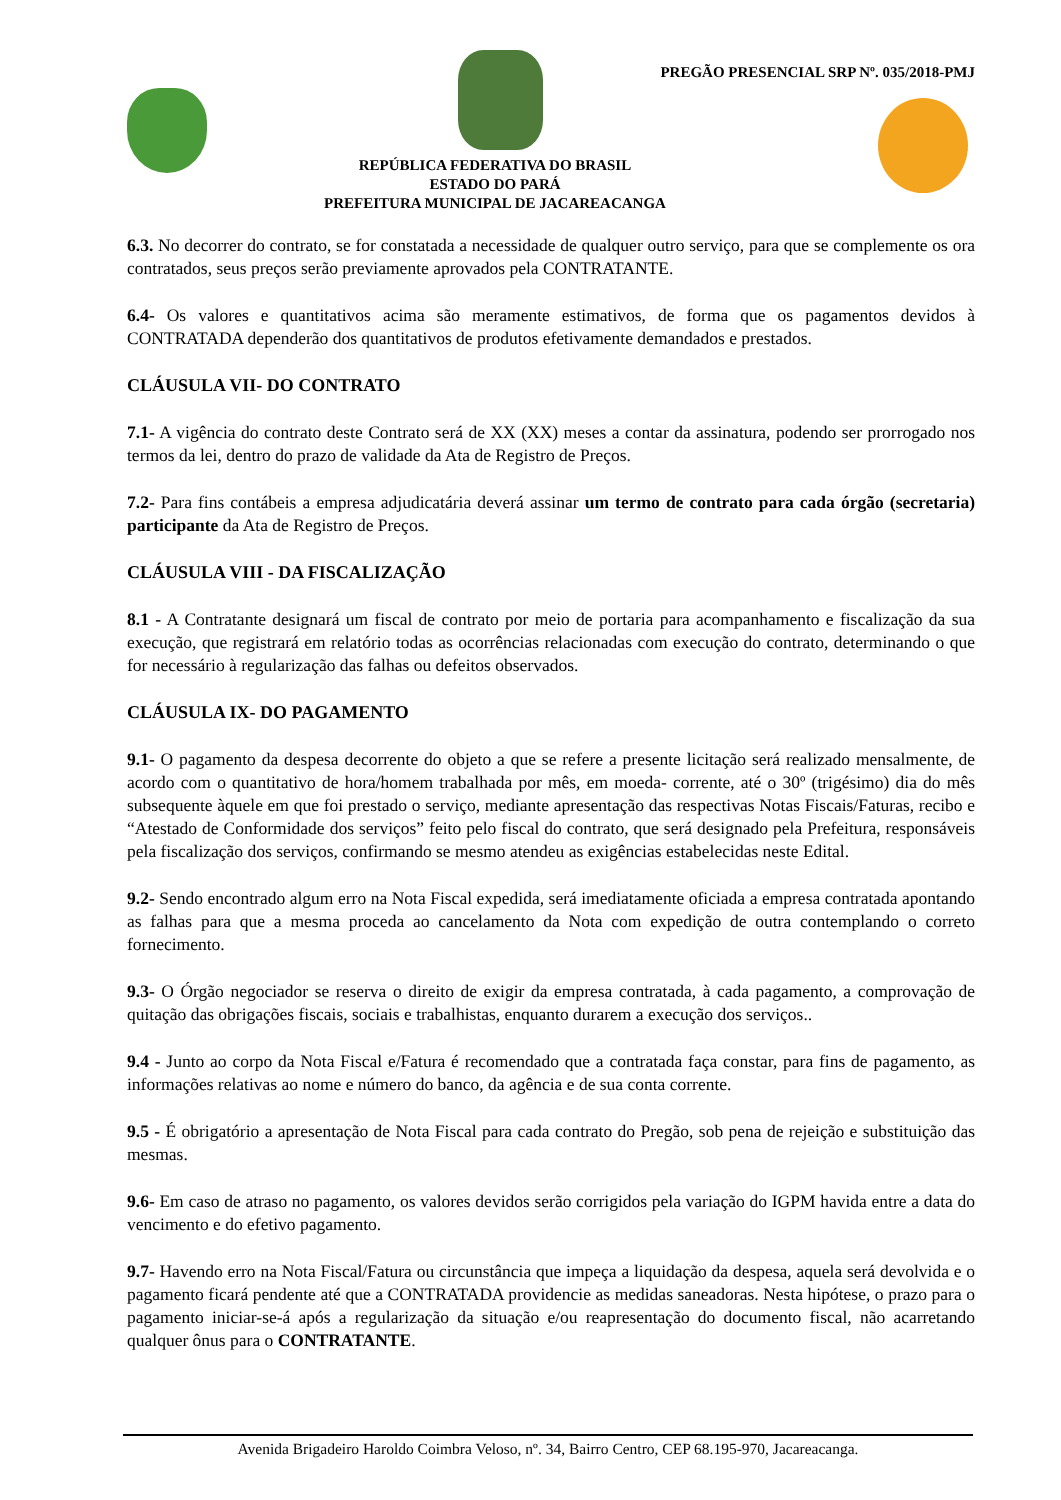PREGÃO PRESENCIAL SRP Nº. 035/2018-PMJ
REPÚBLICA FEDERATIVA DO BRASIL
ESTADO DO PARÁ
PREFEITURA MUNICIPAL DE JACAREACANGA
6.3. No decorrer do contrato, se for constatada a necessidade de qualquer outro serviço, para que se complemente os ora contratados, seus preços serão previamente aprovados pela CONTRATANTE.
6.4- Os valores e quantitativos acima são meramente estimativos, de forma que os pagamentos devidos à CONTRATADA dependerão dos quantitativos de produtos efetivamente demandados e prestados.
CLÁUSULA VII- DO CONTRATO
7.1- A vigência do contrato deste Contrato será de XX (XX) meses a contar da assinatura, podendo ser prorrogado nos termos da lei, dentro do prazo de validade da Ata de Registro de Preços.
7.2- Para fins contábeis a empresa adjudicatária deverá assinar um termo de contrato para cada órgão (secretaria) participante da Ata de Registro de Preços.
CLÁUSULA VIII - DA FISCALIZAÇÃO
8.1 - A Contratante designará um fiscal de contrato por meio de portaria para acompanhamento e fiscalização da sua execução, que registrará em relatório todas as ocorrências relacionadas com execução do contrato, determinando o que for necessário à regularização das falhas ou defeitos observados.
CLÁUSULA IX- DO PAGAMENTO
9.1- O pagamento da despesa decorrente do objeto a que se refere a presente licitação será realizado mensalmente, de acordo com o quantitativo de hora/homem trabalhada por mês, em moeda- corrente, até o 30º (trigésimo) dia do mês subsequente àquele em que foi prestado o serviço, mediante apresentação das respectivas Notas Fiscais/Faturas, recibo e “Atestado de Conformidade dos serviços” feito pelo fiscal do contrato, que será designado pela Prefeitura, responsáveis pela fiscalização dos serviços, confirmando se mesmo atendeu as exigências estabelecidas neste Edital.
9.2- Sendo encontrado algum erro na Nota Fiscal expedida, será imediatamente oficiada a empresa contratada apontando as falhas para que a mesma proceda ao cancelamento da Nota com expedição de outra contemplando o correto fornecimento.
9.3- O Órgão negociador se reserva o direito de exigir da empresa contratada, à cada pagamento, a comprovação de quitação das obrigações fiscais, sociais e trabalhistas, enquanto durarem a execução dos serviços..
9.4 - Junto ao corpo da Nota Fiscal e/Fatura é recomendado que a contratada faça constar, para fins de pagamento, as informações relativas ao nome e número do banco, da agência e de sua conta corrente.
9.5 - É obrigatório a apresentação de Nota Fiscal para cada contrato do Pregão, sob pena de rejeição e substituição das mesmas.
9.6- Em caso de atraso no pagamento, os valores devidos serão corrigidos pela variação do IGPM havida entre a data do vencimento e do efetivo pagamento.
9.7- Havendo erro na Nota Fiscal/Fatura ou circunstância que impeça a liquidação da despesa, aquela será devolvida e o pagamento ficará pendente até que a CONTRATADA providencie as medidas saneadoras. Nesta hipótese, o prazo para o pagamento iniciar-se-á após a regularização da situação e/ou reapresentação do documento fiscal, não acarretando qualquer ônus para o CONTRATANTE.
Avenida Brigadeiro Haroldo Coimbra Veloso, nº. 34, Bairro Centro, CEP 68.195-970, Jacareacanga.